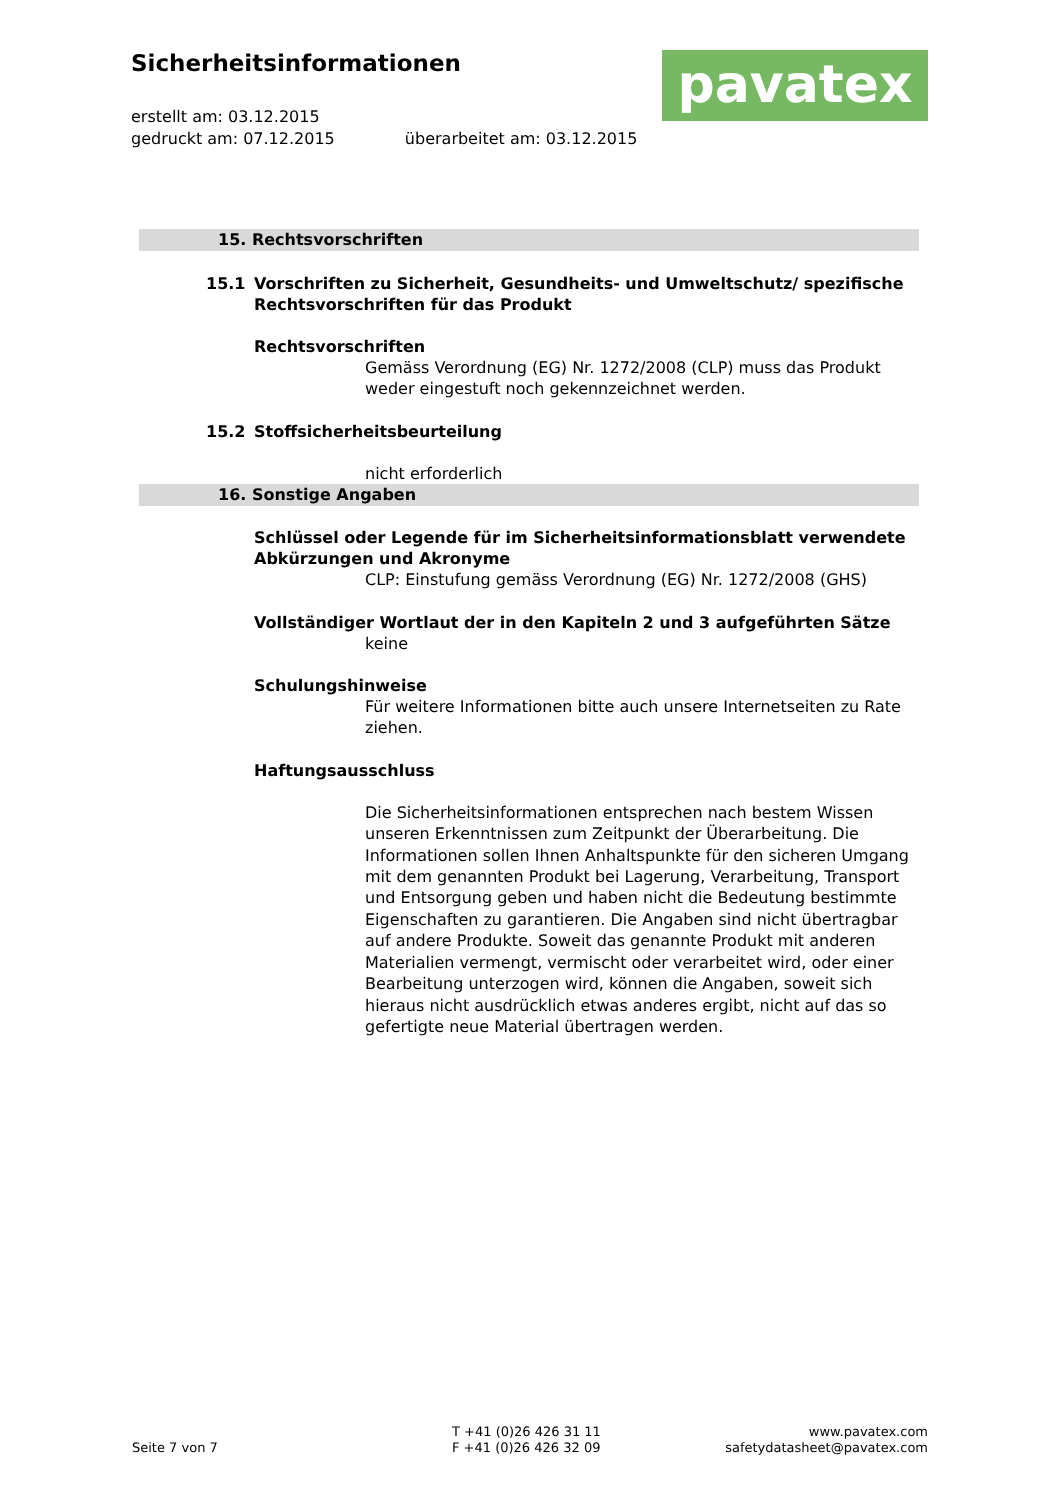Sicherheitsinformationen
erstellt am: 03.12.2015
gedruckt am: 07.12.2015 überarbeitet am: 03.12.2015
pavatex
15. Rechtsvorschriften
15.1 Vorschriften zu Sicherheit, Gesundheits- und Umweltschutz/ spezifische Rechtsvorschriften für das Produkt
Rechtsvorschriften
Gemäss Verordnung (EG) Nr. 1272/2008 (CLP) muss das Produkt weder eingestuft noch gekennzeichnet werden.
15.2 Stoffsicherheitsbeurteilung
nicht erforderlich
16. Sonstige Angaben
Schlüssel oder Legende für im Sicherheitsinformationsblatt verwendete Abkürzungen und Akronyme
CLP: Einstufung gemäss Verordnung (EG) Nr. 1272/2008 (GHS)
Vollständiger Wortlaut der in den Kapiteln 2 und 3 aufgeführten Sätze
keine
Schulungshinweise
Für weitere Informationen bitte auch unsere Internetseiten zu Rate ziehen.
Haftungsausschluss
Die Sicherheitsinformationen entsprechen nach bestem Wissen unseren Erkenntnissen zum Zeitpunkt der Überarbeitung. Die Informationen sollen Ihnen Anhaltspunkte für den sicheren Umgang mit dem genannten Produkt bei Lagerung, Verarbeitung, Transport und Entsorgung geben und haben nicht die Bedeutung bestimmte Eigenschaften zu garantieren. Die Angaben sind nicht übertragbar auf andere Produkte. Soweit das genannte Produkt mit anderen Materialien vermengt, vermischt oder verarbeitet wird, oder einer Bearbeitung unterzogen wird, können die Angaben, soweit sich hieraus nicht ausdrücklich etwas anderes ergibt, nicht auf das so gefertigte neue Material übertragen werden.
Seite 7 von 7
T +41 (0)26 426 31 11
F +41 (0)26 426 32 09
www.pavatex.com
safetydatasheet@pavatex.com